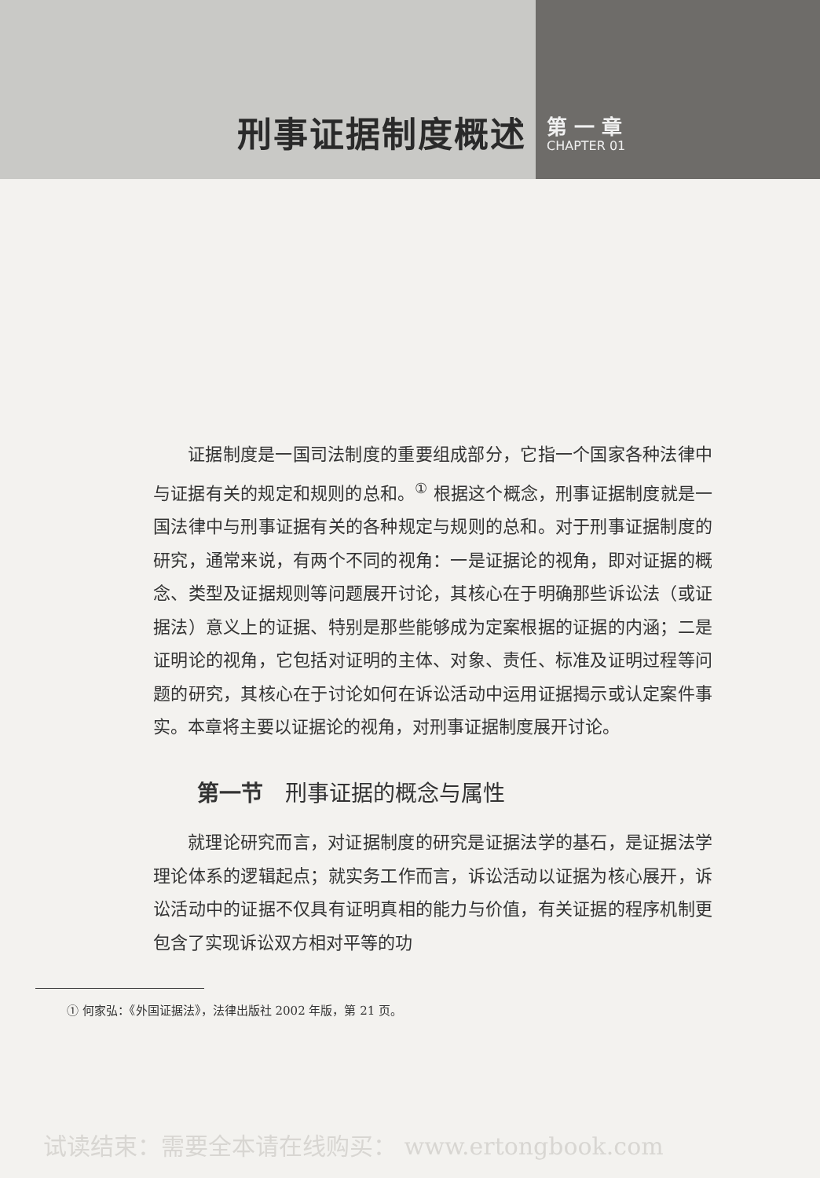刑事证据制度概述
第 一 章
CHAPTER 01
证据制度是一国司法制度的重要组成部分，它指一个国家各种法律中与证据有关的规定和规则的总和。<sup>①</sup> 根据这个概念，刑事证据制度就是一国法律中与刑事证据有关的各种规定与规则的总和。对于刑事证据制度的研究，通常来说，有两个不同的视角：一是证据论的视角，即对证据的概念、类型及证据规则等问题展开讨论，其核心在于明确那些诉讼法（或证据法）意义上的证据、特别是那些能够成为定案根据的证据的内涵；二是证明论的视角，它包括对证明的主体、对象、责任、标准及证明过程等问题的研究，其核心在于讨论如何在诉讼活动中运用证据揭示或认定案件事实。本章将主要以证据论的视角，对刑事证据制度展开讨论。
第一节　刑事证据的概念与属性
就理论研究而言，对证据制度的研究是证据法学的基石，是证据法学理论体系的逻辑起点；就实务工作而言，诉讼活动以证据为核心展开，诉讼活动中的证据不仅具有证明真相的能力与价值，有关证据的程序机制更包含了实现诉讼双方相对平等的功
① 何家弘：《外国证据法》，法律出版社 2002 年版，第 21 页。
试读结束：需要全本请在线购买： www.ertongbook.com